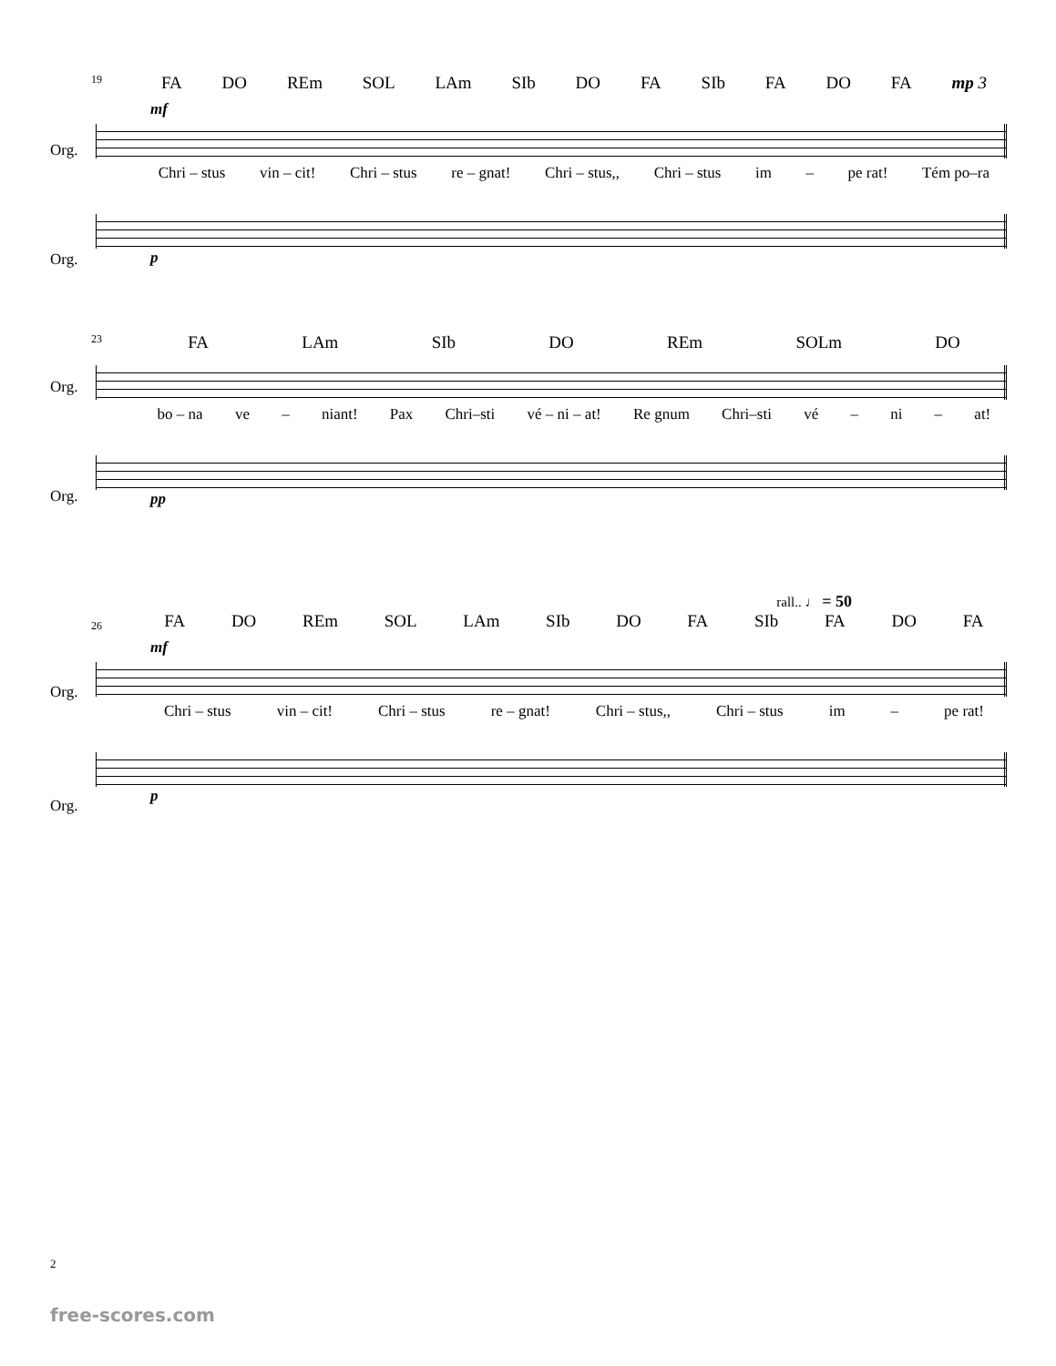19
FA DO REm SOL LAm SIb DO FA SIb FA DO FA mp 3
mf
Org.
Chri – stus vin – cit! Chri – stus re – gnat! Chri – stus,, Chri – stus im – pe rat! Tém po–ra
Org.
p
23
FA LAm SIb DO REm SOLm DO
Org.
bo – na ve – niant! Pax Chri–sti vé – ni – at! Re gnum Chri–sti vé – ni – at!
Org.
pp
rall.. ♩ = 50
26
FA DO REm SOL LAm SIb DO FA SIb FA DO FA
mf
Org.
Chri – stus vin – cit! Chri – stus re – gnat! Chri – stus,, Chri – stus im – pe rat!
Org.
p
2
free-scores.com